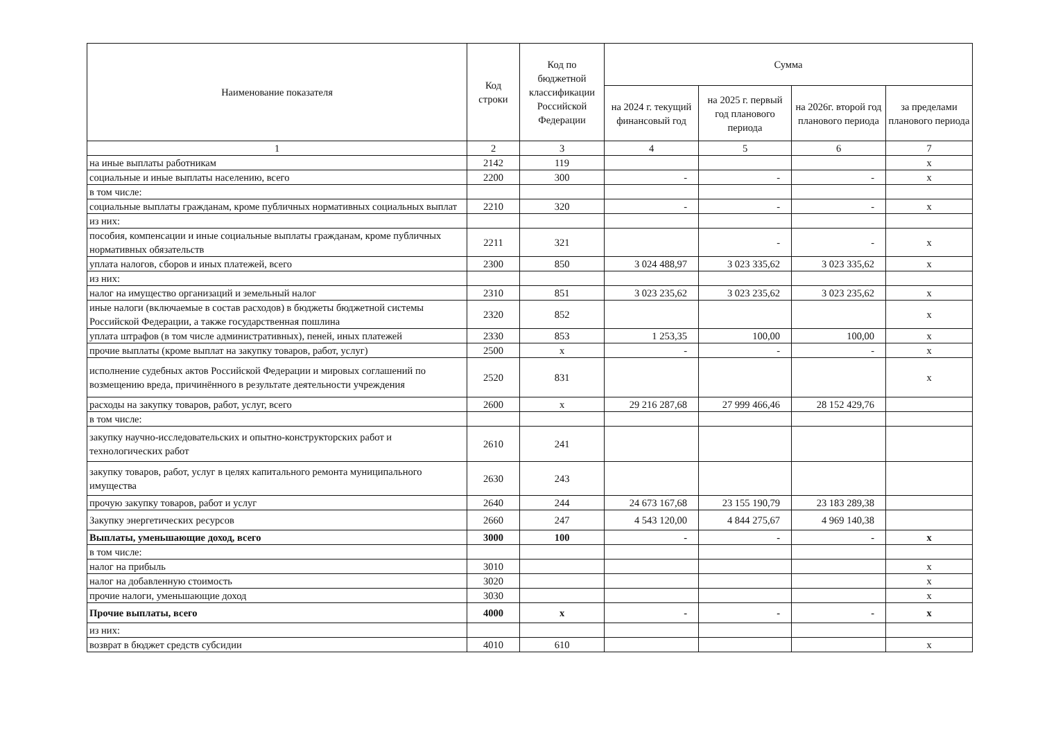| Наименование показателя | Код строки | Код по бюджетной классификации Российской Федерации | Сумма | | | |
| --- | --- | --- | --- | --- | --- | --- |
| | | | на 2024 г. текущий финансовый год | на 2025 г. первый год планового периода | на 2026г. второй год планового периода | за пределами планового периода |
| 1 | 2 | 3 | 4 | 5 | 6 | 7 |
| на иные выплаты работникам | 2142 | 119 | | | | x |
| социальные и иные выплаты населению, всего | 2200 | 300 | - | - | - | x |
| в том числе: | | | | | | |
| социальные выплаты гражданам, кроме публичных нормативных социальных выплат | 2210 | 320 | - | - | - | x |
| из них: | | | | | | |
| пособия, компенсации и иные социальные выплаты гражданам, кроме публичных нормативных обязательств | 2211 | 321 | | - | - | x |
| уплата налогов, сборов и иных платежей, всего | 2300 | 850 | 3 024 488,97 | 3 023 335,62 | 3 023 335,62 | x |
| из них: | | | | | | |
| налог на имущество организаций и земельный налог | 2310 | 851 | 3 023 235,62 | 3 023 235,62 | 3 023 235,62 | x |
| иные налоги (включаемые в состав расходов) в бюджеты бюджетной системы Российской Федерации, а также государственная пошлина | 2320 | 852 | | | | x |
| уплата штрафов (в том числе административных), пеней, иных платежей | 2330 | 853 | 1 253,35 | 100,00 | 100,00 | x |
| прочие выплаты (кроме выплат на закупку товаров, работ, услуг) | 2500 | x | - | - | - | x |
| исполнение судебных актов Российской Федерации и мировых соглашений по возмещению вреда, причинённого в результате деятельности учреждения | 2520 | 831 | | | | x |
| расходы на закупку товаров, работ, услуг, всего | 2600 | x | 29 216 287,68 | 27 999 466,46 | 28 152 429,76 | |
| в том числе: | | | | | | |
| закупку научно-исследовательских и опытно-конструкторских работ и технологических работ | 2610 | 241 | | | | |
| закупку товаров, работ, услуг в целях капитального ремонта муниципального имущества | 2630 | 243 | | | | |
| прочую закупку товаров, работ и услуг | 2640 | 244 | 24 673 167,68 | 23 155 190,79 | 23 183 289,38 | |
| Закупку энергетических ресурсов | 2660 | 247 | 4 543 120,00 | 4 844 275,67 | 4 969 140,38 | |
| Выплаты, уменьшающие доход, всего | 3000 | 100 | - | - | - | x |
| в том числе: | | | | | | |
| налог на прибыль | 3010 | | | | | x |
| налог на добавленную стоимость | 3020 | | | | | x |
| прочие налоги, уменьшающие доход | 3030 | | | | | x |
| Прочие выплаты, всего | 4000 | x | - | - | - | x |
| из них: | | | | | | |
| возврат в бюджет средств субсидии | 4010 | 610 | | | | x |